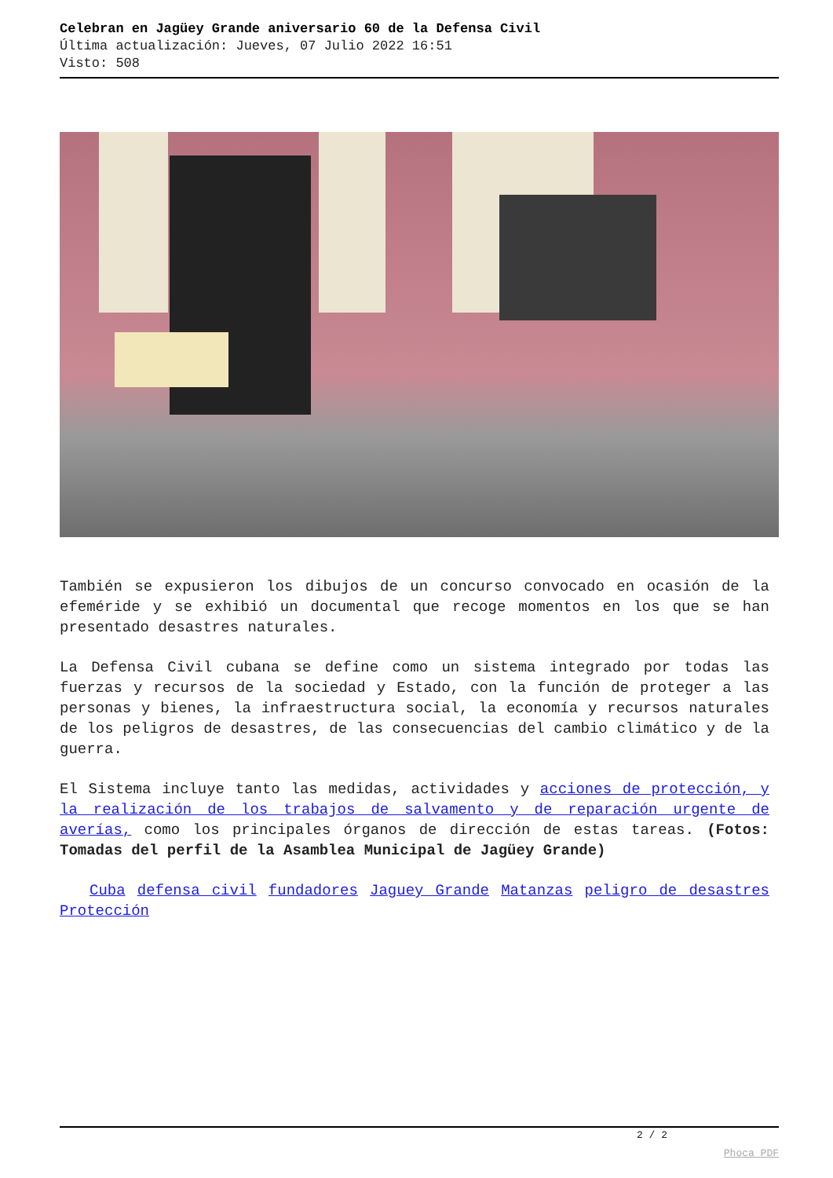Celebran en Jagüey Grande aniversario 60 de la Defensa Civil
Última actualización: Jueves, 07 Julio 2022 16:51
Visto: 508
También se expusieron los dibujos de un concurso convocado en ocasión de la efeméride y se exhibió un documental que recoge momentos en los que se han presentado desastres naturales.
La Defensa Civil cubana se define como un sistema integrado por todas las fuerzas y recursos de la sociedad y Estado, con la función de proteger a las personas y bienes, la infraestructura social, la economía y recursos naturales de los peligros de desastres, de las consecuencias del cambio climático y de la guerra.
El Sistema incluye tanto las medidas, actividades y acciones de protección, y la realización de los trabajos de salvamento y de reparación urgente de averías, como los principales órganos de dirección de estas tareas. (Fotos: Tomadas del perfil de la Asamblea Municipal de Jagüey Grande)
Cuba defensa civil fundadores Jaguey Grande Matanzas peligro de desastres Protección
2 / 2
Phoca PDF